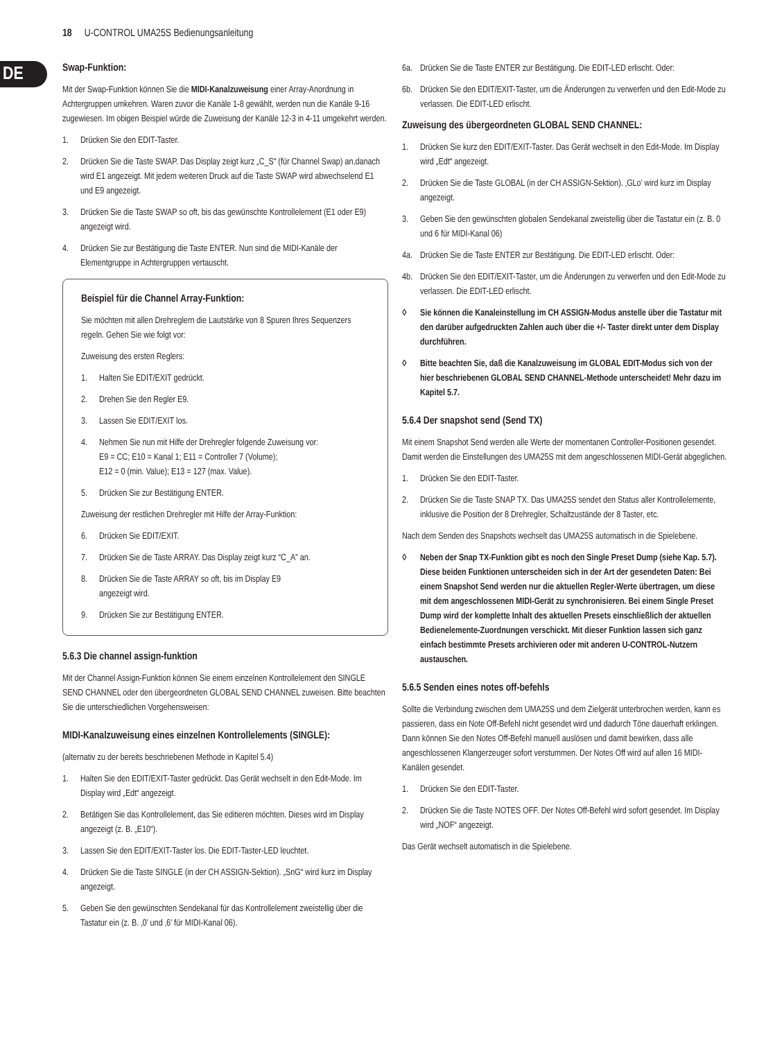18 U-CONTROL UMA25S Bedienungsanleitung
DE
Swap-Funktion:
Mit der Swap-Funktion können Sie die MIDI-Kanalzuweisung einer Array-Anordnung in Achtergruppen umkehren. Waren zuvor die Kanäle 1-8 gewählt, werden nun die Kanäle 9-16 zugewiesen. Im obigen Beispiel würde die Zuweisung der Kanäle 12-3 in 4-11 umgekehrt werden.
1. Drücken Sie den EDIT-Taster.
2. Drücken Sie die Taste SWAP. Das Display zeigt kurz „C_S“ (für Channel Swap) an,danach wird E1 angezeigt. Mit jedem weiteren Druck auf die Taste SWAP wird abwechselend E1 und E9 angezeigt.
3. Drücken Sie die Taste SWAP so oft, bis das gewünschte Kontrollelement (E1 oder E9) angezeigt wird.
4. Drücken Sie zur Bestätigung die Taste ENTER. Nun sind die MIDI-Kanäle der Elementgruppe in Achtergruppen vertauscht.
Beispiel für die Channel Array-Funktion:
Sie möchten mit allen Drehreglern die Lautstärke von 8 Spuren Ihres Sequenzers regeln. Gehen Sie wie folgt vor:
Zuweisung des ersten Reglers:
1. Halten Sie EDIT/EXIT gedrückt.
2. Drehen Sie den Regler E9.
3. Lassen Sie EDIT/EXIT los.
4. Nehmen Sie nun mit Hilfe der Drehregler folgende Zuweisung vor:
E9 = CC; E10 = Kanal 1; E11 = Controller 7 (Volume);
E12 = 0 (min. Value); E13 = 127 (max. Value).
5. Drücken Sie zur Bestätigung ENTER.
Zuweisung der restlichen Drehregler mit Hilfe der Array-Funktion:
6. Drücken Sie EDIT/EXIT.
7. Drücken Sie die Taste ARRAY. Das Display zeigt kurz “C_A” an.
8. Drücken Sie die Taste ARRAY so oft, bis im Display E9
angezeigt wird.
9. Drücken Sie zur Bestätigung ENTER.
5.6.3 Die channel assign-funktion
Mit der Channel Assign-Funktion können Sie einem einzelnen Kontrollelement den SINGLE SEND CHANNEL oder den übergeordneten GLOBAL SEND CHANNEL zuweisen. Bitte beachten Sie die unterschiedlichen Vorgehensweisen:
MIDI-Kanalzuweisung eines einzelnen Kontrollelements (SINGLE):
(alternativ zu der bereits beschriebenen Methode in Kapitel 5.4)
1. Halten Sie den EDIT/EXIT-Taster gedrückt. Das Gerät wechselt in den Edit-Mode. Im Display wird „Edt“ angezeigt.
2. Betätigen Sie das Kontrollelement, das Sie editieren möchten. Dieses wird im Display angezeigt (z. B. „E10“).
3. Lassen Sie den EDIT/EXIT-Taster los. Die EDIT-Taster-LED leuchtet.
4. Drücken Sie die Taste SINGLE (in der CH ASSIGN-Sektion). „SnG“ wird kurz im Display angezeigt.
5. Geben Sie den gewünschten Sendekanal für das Kontrollelement zweistellig über die Tastatur ein (z. B. ‚0’ und ‚6’ für MIDI-Kanal 06).
6a. Drücken Sie die Taste ENTER zur Bestätigung. Die EDIT-LED erlischt. Oder:
6b. Drücken Sie den EDIT/EXIT-Taster, um die Änderungen zu verwerfen und den Edit-Mode zu verlassen. Die EDIT-LED erlischt.
Zuweisung des übergeordneten GLOBAL SEND CHANNEL:
1. Drücken Sie kurz den EDIT/EXIT-Taster. Das Gerät wechselt in den Edit-Mode. Im Display wird „Edt“ angezeigt.
2. Drücken Sie die Taste GLOBAL (in der CH ASSIGN-Sektion). ‚GLo’ wird kurz im Display angezeigt.
3. Geben Sie den gewünschten globalen Sendekanal zweistellig über die Tastatur ein (z. B. 0 und 6 für MIDI-Kanal 06)
4a. Drücken Sie die Taste ENTER zur Bestätigung. Die EDIT-LED erlischt. Oder:
4b. Drücken Sie den EDIT/EXIT-Taster, um die Änderungen zu verwerfen und den Edit-Mode zu verlassen. Die EDIT-LED erlischt.
◊ Sie können die Kanaleinstellung im CH ASSIGN-Modus anstelle über die Tastatur mit den darüber aufgedruckten Zahlen auch über die +/- Taster direkt unter dem Display durchführen.
◊ Bitte beachten Sie, daß die Kanalzuweisung im GLOBAL EDIT-Modus sich von der hier beschriebenen GLOBAL SEND CHANNEL-Methode unterscheidet! Mehr dazu im Kapitel 5.7.
5.6.4 Der snapshot send (Send TX)
Mit einem Snapshot Send werden alle Werte der momentanen Controller-Positionen gesendet. Damit werden die Einstellungen des UMA25S mit dem angeschlossenen MIDI-Gerät abgeglichen.
1. Drücken Sie den EDIT-Taster.
2. Drücken Sie die Taste SNAP TX. Das UMA25S sendet den Status aller Kontrollelemente, inklusive die Position der 8 Drehregler, Schaltzustände der 8 Taster, etc.
Nach dem Senden des Snapshots wechselt das UMA25S automatisch in die Spielebene.
◊ Neben der Snap TX-Funktion gibt es noch den Single Preset Dump (siehe Kap. 5.7). Diese beiden Funktionen unterscheiden sich in der Art der gesendeten Daten: Bei einem Snapshot Send werden nur die aktuellen Regler-Werte übertragen, um diese mit dem angeschlossenen MIDI-Gerät zu synchronisieren. Bei einem Single Preset Dump wird der komplette Inhalt des aktuellen Presets einschließlich der aktuellen Bedienelemente-Zuordnungen verschickt. Mit dieser Funktion lassen sich ganz einfach bestimmte Presets archivieren oder mit anderen U-CONTROL-Nutzern austauschen.
5.6.5 Senden eines notes off-befehls
Sollte die Verbindung zwischen dem UMA25S und dem Zielgerät unterbrochen werden, kann es passieren, dass ein Note Off-Befehl nicht gesendet wird und dadurch Töne dauerhaft erklingen. Dann können Sie den Notes Off-Befehl manuell auslösen und damit bewirken, dass alle angeschlossenen Klangerzeuger sofort verstummen. Der Notes Off wird auf allen 16 MIDI-Kanälen gesendet.
1. Drücken Sie den EDIT-Taster.
2. Drücken Sie die Taste NOTES OFF. Der Notes Off-Befehl wird sofort gesendet. Im Display wird „NOF“ angezeigt.
Das Gerät wechselt automatisch in die Spielebene.